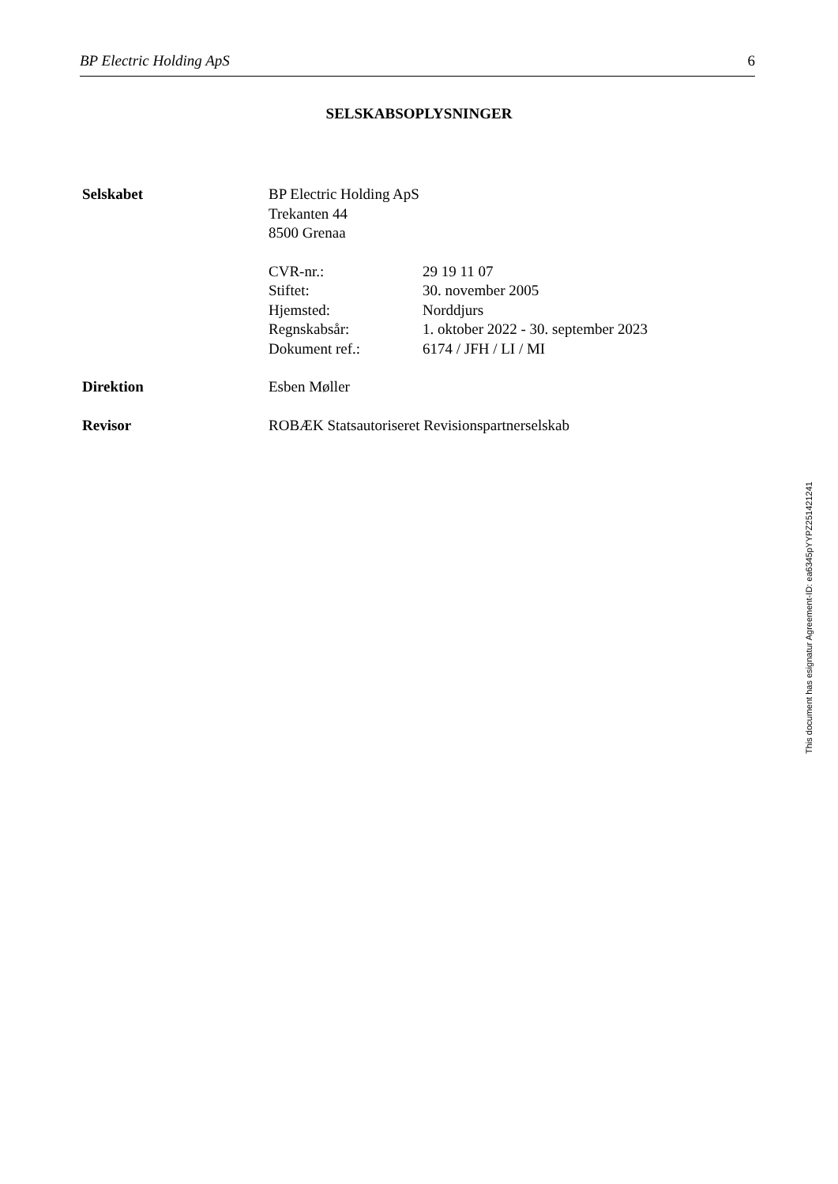BP Electric Holding ApS 6
SELSKABSOPLYSNINGER
Selskabet BP Electric Holding ApS
Trekanten 44
8500 Grenaa
CVR-nr.: 29 19 11 07
Stiftet: 30. november 2005
Hjemsted: Norddjurs
Regnskabsår: 1. oktober 2022 - 30. september 2023
Dokument ref.: 6174 / JFH / LI / MI
Direktion Esben Møller
Revisor ROBÆK Statsautoriseret Revisionspartnerselskab
This document has esignatur Agreement-ID: ea6345pYYPZ251421241